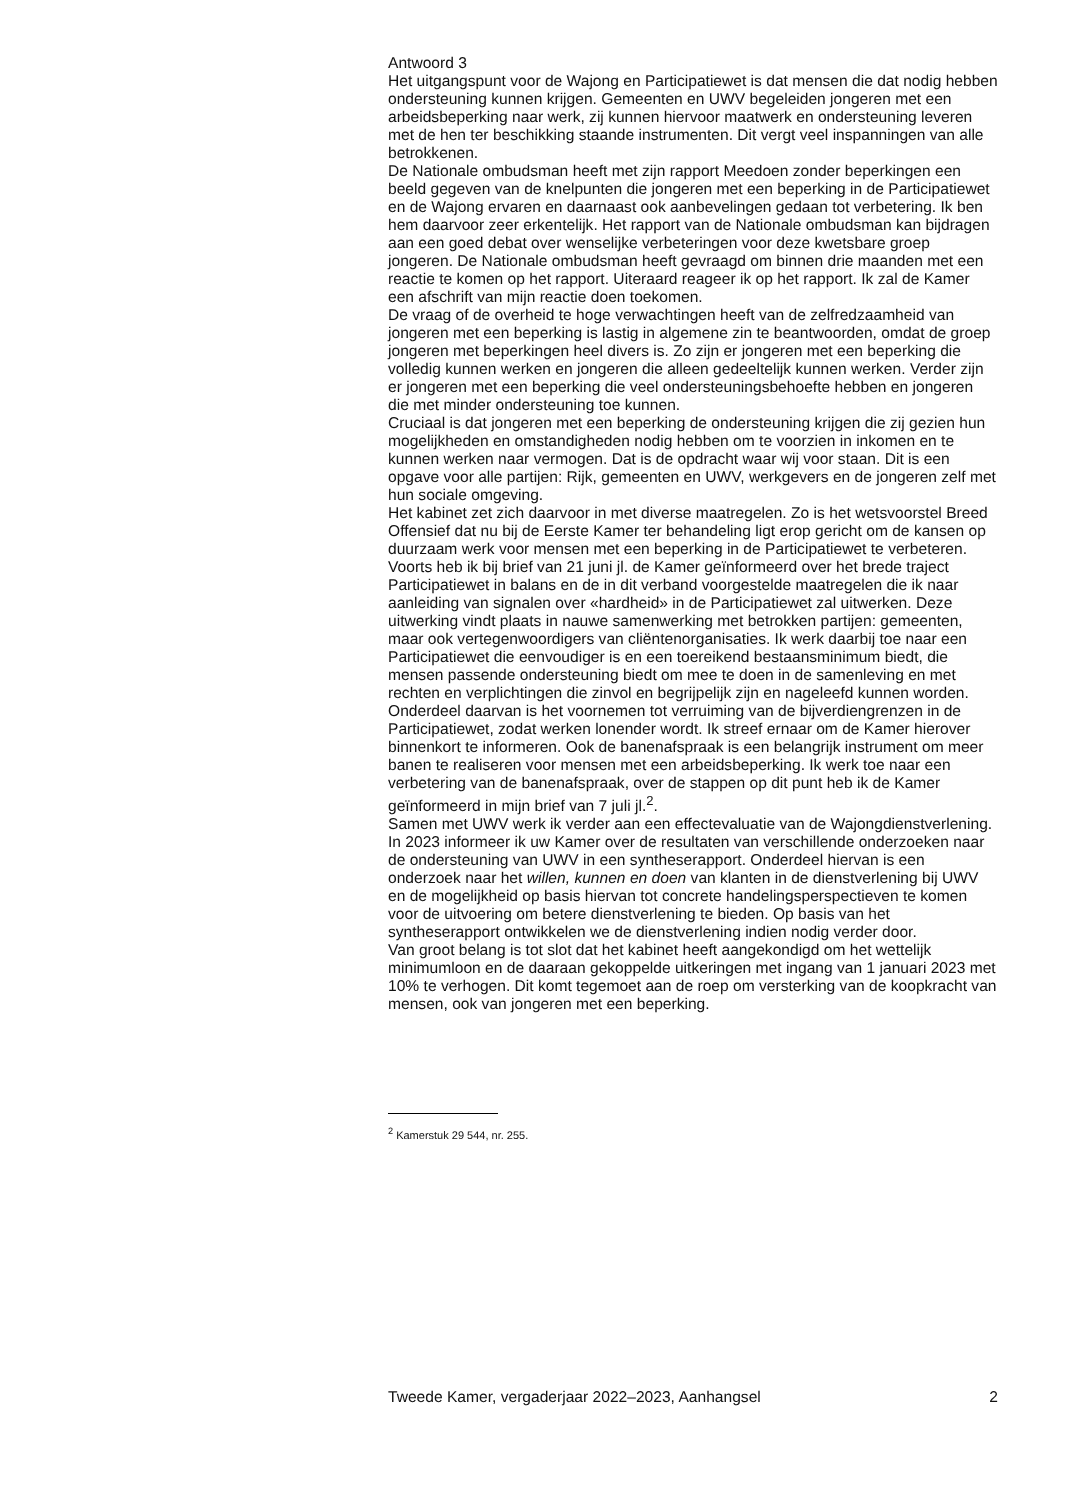Antwoord 3
Het uitgangspunt voor de Wajong en Participatiewet is dat mensen die dat nodig hebben ondersteuning kunnen krijgen. Gemeenten en UWV begeleiden jongeren met een arbeidsbeperking naar werk, zij kunnen hiervoor maatwerk en ondersteuning leveren met de hen ter beschikking staande instrumenten. Dit vergt veel inspanningen van alle betrokkenen.
De Nationale ombudsman heeft met zijn rapport Meedoen zonder beperkingen een beeld gegeven van de knelpunten die jongeren met een beperking in de Participatiewet en de Wajong ervaren en daarnaast ook aanbevelingen gedaan tot verbetering. Ik ben hem daarvoor zeer erkentelijk. Het rapport van de Nationale ombudsman kan bijdragen aan een goed debat over wenselijke verbeteringen voor deze kwetsbare groep jongeren. De Nationale ombudsman heeft gevraagd om binnen drie maanden met een reactie te komen op het rapport. Uiteraard reageer ik op het rapport. Ik zal de Kamer een afschrift van mijn reactie doen toekomen.
De vraag of de overheid te hoge verwachtingen heeft van de zelfredzaamheid van jongeren met een beperking is lastig in algemene zin te beantwoorden, omdat de groep jongeren met beperkingen heel divers is. Zo zijn er jongeren met een beperking die volledig kunnen werken en jongeren die alleen gedeeltelijk kunnen werken. Verder zijn er jongeren met een beperking die veel ondersteuningsbehoefte hebben en jongeren die met minder ondersteuning toe kunnen.
Cruciaal is dat jongeren met een beperking de ondersteuning krijgen die zij gezien hun mogelijkheden en omstandigheden nodig hebben om te voorzien in inkomen en te kunnen werken naar vermogen. Dat is de opdracht waar wij voor staan. Dit is een opgave voor alle partijen: Rijk, gemeenten en UWV, werkgevers en de jongeren zelf met hun sociale omgeving.
Het kabinet zet zich daarvoor in met diverse maatregelen. Zo is het wetsvoorstel Breed Offensief dat nu bij de Eerste Kamer ter behandeling ligt erop gericht om de kansen op duurzaam werk voor mensen met een beperking in de Participatiewet te verbeteren. Voorts heb ik bij brief van 21 juni jl. de Kamer geïnformeerd over het brede traject Participatiewet in balans en de in dit verband voorgestelde maatregelen die ik naar aanleiding van signalen over «hardheid» in de Participatiewet zal uitwerken. Deze uitwerking vindt plaats in nauwe samenwerking met betrokken partijen: gemeenten, maar ook vertegenwoordigers van cliëntenorganisaties. Ik werk daarbij toe naar een Participatiewet die eenvoudiger is en een toereikend bestaansminimum biedt, die mensen passende ondersteuning biedt om mee te doen in de samenleving en met rechten en verplichtingen die zinvol en begrijpelijk zijn en nageleefd kunnen worden. Onderdeel daarvan is het voornemen tot verruiming van de bijverdiengrenzen in de Participatiewet, zodat werken lonender wordt. Ik streef ernaar om de Kamer hierover binnenkort te informeren. Ook de banenafspraak is een belangrijk instrument om meer banen te realiseren voor mensen met een arbeidsbeperking. Ik werk toe naar een verbetering van de banenafspraak, over de stappen op dit punt heb ik de Kamer geïnformeerd in mijn brief van 7 juli jl.<sup>2</sup>.
Samen met UWV werk ik verder aan een effectevaluatie van de Wajongdienstverlening. In 2023 informeer ik uw Kamer over de resultaten van verschillende onderzoeken naar de ondersteuning van UWV in een syntheserapport. Onderdeel hiervan is een onderzoek naar het willen, kunnen en doen van klanten in de dienstverlening bij UWV en de mogelijkheid op basis hiervan tot concrete handelingsperspectieven te komen voor de uitvoering om betere dienstverlening te bieden. Op basis van het syntheserapport ontwikkelen we de dienstverlening indien nodig verder door.
Van groot belang is tot slot dat het kabinet heeft aangekondigd om het wettelijk minimumloon en de daaraan gekoppelde uitkeringen met ingang van 1 januari 2023 met 10% te verhogen. Dit komt tegemoet aan de roep om versterking van de koopkracht van mensen, ook van jongeren met een beperking.
<sup>2</sup> Kamerstuk 29 544, nr. 255.
Tweede Kamer, vergaderjaar 2022–2023, Aanhangsel 2